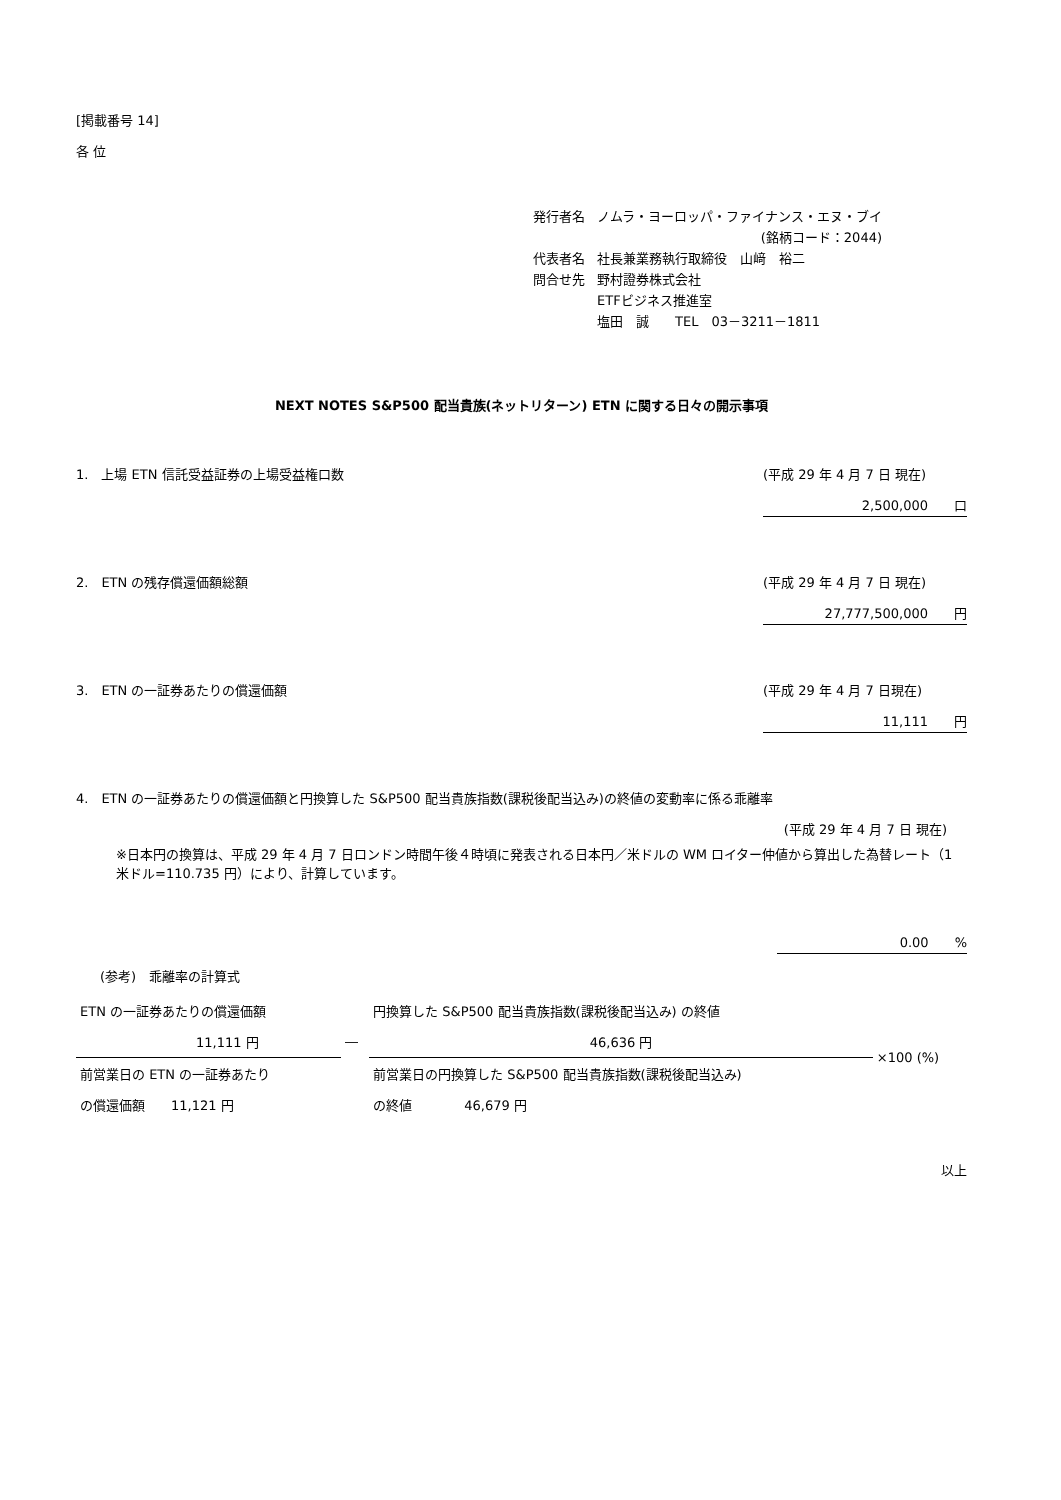[掲載番号 14]
各 位
| 発行者名 | ノムラ・ヨーロッパ・ファイナンス・エヌ・ブイ |
| | (銘柄コード：2044) |
| 代表者名 | 社長兼業務執行取締役 山﨑 裕二 |
| 問合せ先 | 野村證券株式会社 |
| | ETFビジネス推進室 |
| | 塩田 誠 TEL 03－3211－1811 |
NEXT NOTES S&P500 配当貴族(ネットリターン) ETN に関する日々の開示事項
1.　上場 ETN 信託受益証券の上場受益権口数 (平成 29 年 4 月 7 日 現在)
2,500,000　　口
2.　ETN の残存償還価額総額 (平成 29 年 4 月 7 日 現在)
27,777,500,000　　円
3.　ETN の一証券あたりの償還価額 (平成 29 年 4 月 7 日現在)
11,111　　円
4.　ETN の一証券あたりの償還価額と円換算した S&P500 配当貴族指数(課税後配当込み)の終値の変動率に係る乖離率
(平成 29 年 4 月 7 日 現在)
※日本円の換算は、平成 29 年 4 月 7 日ロンドン時間午後４時頃に発表される日本円／米ドルの WM ロイター仲値から算出した為替レート（1 米ドル=110.735 円）により、計算しています。
0.00　　%
(参考)　乖離率の計算式
| ETN の一証券あたりの償還価額 | | 円換算した S&P500 配当貴族指数(課税後配当込み) の終値 | ×100 (%) |
| 11,111 円 | ― | 46,636 円 | |
| 前営業日の ETN の一証券あたり | | 前営業日の円換算した S&P500 配当貴族指数(課税後配当込み) | |
| の償還価額 11,121 円 | | の終値 46,679 円 | |
以上